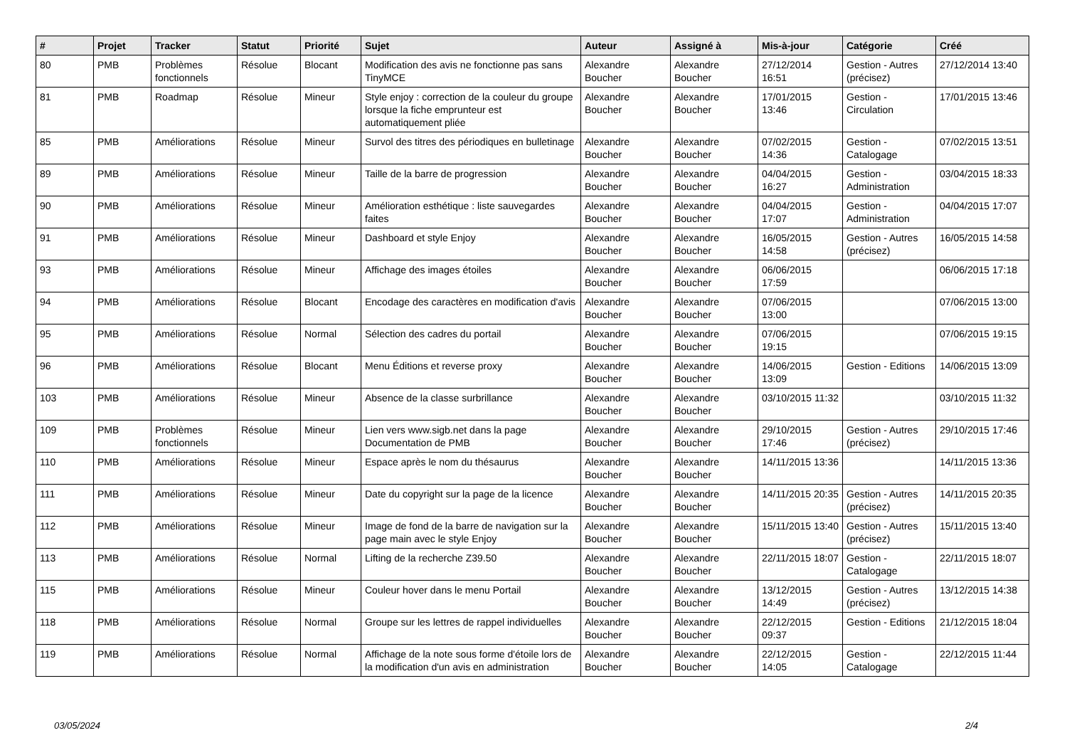| # | Projet | Tracker | Statut | Priorité | Sujet | Auteur | Assigné à | Mis-à-jour | Catégorie | Créé |
| --- | --- | --- | --- | --- | --- | --- | --- | --- | --- | --- |
| 80 | PMB | Problèmes fonctionnels | Résolue | Blocant | Modification des avis ne fonctionne pas sans TinyMCE | Alexandre Boucher | Alexandre Boucher | 27/12/2014 16:51 | Gestion - Autres (précisez) | 27/12/2014 13:40 |
| 81 | PMB | Roadmap | Résolue | Mineur | Style enjoy : correction de la couleur du groupe lorsque la fiche emprunteur est automatiquement pliée | Alexandre Boucher | Alexandre Boucher | 17/01/2015 13:46 | Gestion - Circulation | 17/01/2015 13:46 |
| 85 | PMB | Améliorations | Résolue | Mineur | Survol des titres des périodiques en bulletinage | Alexandre Boucher | Alexandre Boucher | 07/02/2015 14:36 | Gestion - Catalogage | 07/02/2015 13:51 |
| 89 | PMB | Améliorations | Résolue | Mineur | Taille de la barre de progression | Alexandre Boucher | Alexandre Boucher | 04/04/2015 16:27 | Gestion - Administration | 03/04/2015 18:33 |
| 90 | PMB | Améliorations | Résolue | Mineur | Amélioration esthétique : liste sauvegardes faites | Alexandre Boucher | Alexandre Boucher | 04/04/2015 17:07 | Gestion - Administration | 04/04/2015 17:07 |
| 91 | PMB | Améliorations | Résolue | Mineur | Dashboard et style Enjoy | Alexandre Boucher | Alexandre Boucher | 16/05/2015 14:58 | Gestion - Autres (précisez) | 16/05/2015 14:58 |
| 93 | PMB | Améliorations | Résolue | Mineur | Affichage des images étoiles | Alexandre Boucher | Alexandre Boucher | 06/06/2015 17:59 | | 06/06/2015 17:18 |
| 94 | PMB | Améliorations | Résolue | Blocant | Encodage des caractères en modification d'avis | Alexandre Boucher | Alexandre Boucher | 07/06/2015 13:00 | | 07/06/2015 13:00 |
| 95 | PMB | Améliorations | Résolue | Normal | Sélection des cadres du portail | Alexandre Boucher | Alexandre Boucher | 07/06/2015 19:15 | | 07/06/2015 19:15 |
| 96 | PMB | Améliorations | Résolue | Blocant | Menu Éditions et reverse proxy | Alexandre Boucher | Alexandre Boucher | 14/06/2015 13:09 | Gestion - Editions | 14/06/2015 13:09 |
| 103 | PMB | Améliorations | Résolue | Mineur | Absence de la classe surbrillance | Alexandre Boucher | Alexandre Boucher | 03/10/2015 11:32 | | 03/10/2015 11:32 |
| 109 | PMB | Problèmes fonctionnels | Résolue | Mineur | Lien vers www.sigb.net dans la page Documentation de PMB | Alexandre Boucher | Alexandre Boucher | 29/10/2015 17:46 | Gestion - Autres (précisez) | 29/10/2015 17:46 |
| 110 | PMB | Améliorations | Résolue | Mineur | Espace après le nom du thésaurus | Alexandre Boucher | Alexandre Boucher | 14/11/2015 13:36 | | 14/11/2015 13:36 |
| 111 | PMB | Améliorations | Résolue | Mineur | Date du copyright sur la page de la licence | Alexandre Boucher | Alexandre Boucher | 14/11/2015 20:35 | Gestion - Autres (précisez) | 14/11/2015 20:35 |
| 112 | PMB | Améliorations | Résolue | Mineur | Image de fond de la barre de navigation sur la page main avec le style Enjoy | Alexandre Boucher | Alexandre Boucher | 15/11/2015 13:40 | Gestion - Autres (précisez) | 15/11/2015 13:40 |
| 113 | PMB | Améliorations | Résolue | Normal | Lifting de la recherche Z39.50 | Alexandre Boucher | Alexandre Boucher | 22/11/2015 18:07 | Gestion - Catalogage | 22/11/2015 18:07 |
| 115 | PMB | Améliorations | Résolue | Mineur | Couleur hover dans le menu Portail | Alexandre Boucher | Alexandre Boucher | 13/12/2015 14:49 | Gestion - Autres (précisez) | 13/12/2015 14:38 |
| 118 | PMB | Améliorations | Résolue | Normal | Groupe sur les lettres de rappel individuelles | Alexandre Boucher | Alexandre Boucher | 22/12/2015 09:37 | Gestion - Editions | 21/12/2015 18:04 |
| 119 | PMB | Améliorations | Résolue | Normal | Affichage de la note sous forme d'étoile lors de la modification d'un avis en administration | Alexandre Boucher | Alexandre Boucher | 22/12/2015 14:05 | Gestion - Catalogage | 22/12/2015 11:44 |
03/05/2024 2/4